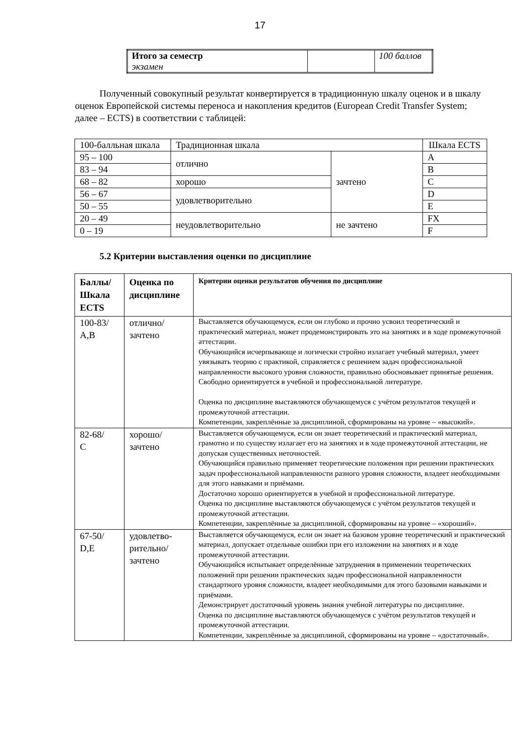17
| Итого за семестр экзамен | | 100 баллов |
Полученный совокупный результат конвертируется в традиционную шкалу оценок и в шкалу оценок Европейской системы переноса и накопления кредитов (European Credit Transfer System; далее – ECTS) в соответствии с таблицей:
| 100-балльная шкала | Традиционная шкала | | Шкала ECTS |
| 95 – 100 | отлично | зачтено | A |
| 83 – 94 | | | B |
| 68 – 82 | хорошо | | C |
| 56 – 67 | удовлетворительно | | D |
| 50 – 55 | | | E |
| 20 – 49 | неудовлетворительно | не зачтено | FX |
| 0 – 19 | | | F |
5.2 Критерии выставления оценки по дисциплине
| Баллы/ Шкала ECTS | Оценка по дисциплине | Критерии оценки результатов обучения по дисциплине |
| --- | --- | --- |
| 100-83/ A,B | отлично/ зачтено | Выставляется обучающемуся, если он глубоко и прочно усвоил теоретический и практический материал, может продемонстрировать это на занятиях и в ходе промежуточной аттестации. Обучающийся исчерпывающе и логически стройно излагает учебный материал, умеет увязывать теорию с практикой, справляется с решением задач профессиональной направленности высокого уровня сложности, правильно обосновывает принятые решения. Свободно ориентируется в учебной и профессиональной литературе. Оценка по дисциплине выставляются обучающемуся с учётом результатов текущей и промежуточной аттестации. Компетенции, закреплённые за дисциплиной, сформированы на уровне – «высокий». |
| 82-68/ C | хорошо/ зачтено | Выставляется обучающемуся, если он знает теоретический и практический материал, грамотно и по существу излагает его на занятиях и в ходе промежуточной аттестации, не допуская существенных неточностей. Обучающийся правильно применяет теоретические положения при решении практических задач профессиональной направленности разного уровня сложности, владеет необходимыми для этого навыками и приёмами. Достаточно хорошо ориентируется в учебной и профессиональной литературе. Оценка по дисциплине выставляются обучающемуся с учётом результатов текущей и промежуточной аттестации. Компетенции, закреплённые за дисциплиной, сформированы на уровне – «хороший». |
| 67-50/ D,E | удовлетво- рительно/ зачтено | Выставляется обучающемуся, если он знает на базовом уровне теоретический и практический материал, допускает отдельные ошибки при его изложении на занятиях и в ходе промежуточной аттестации. Обучающийся испытывает определённые затруднения в применении теоретических положений при решении практических задач профессиональной направленности стандартного уровня сложности, владеет необходимыми для этого базовыми навыками и приёмами. Демонстрирует достаточный уровень знания учебной литературы по дисциплине. Оценка по дисциплине выставляются обучающемуся с учётом результатов текущей и промежуточной аттестации. Компетенции, закреплённые за дисциплиной, сформированы на уровне – «достаточный». |